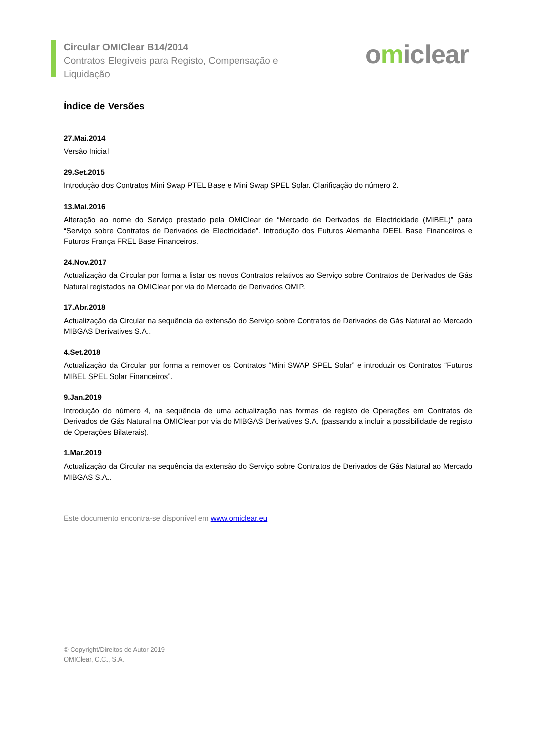Circular OMIClear B14/2014
Contratos Elegíveis para Registo, Compensação e Liquidação
omiclear
Índice de Versões
27.Mai.2014
Versão Inicial
29.Set.2015
Introdução dos Contratos Mini Swap PTEL Base e Mini Swap SPEL Solar. Clarificação do número 2.
13.Mai.2016
Alteração ao nome do Serviço prestado pela OMIClear de “Mercado de Derivados de Electricidade (MIBEL)” para “Serviço sobre Contratos de Derivados de Electricidade”. Introdução dos Futuros Alemanha DEEL Base Financeiros e Futuros França FREL Base Financeiros.
24.Nov.2017
Actualização da Circular por forma a listar os novos Contratos relativos ao Serviço sobre Contratos de Derivados de Gás Natural registados na OMIClear por via do Mercado de Derivados OMIP.
17.Abr.2018
Actualização da Circular na sequência da extensão do Serviço sobre Contratos de Derivados de Gás Natural ao Mercado MIBGAS Derivatives S.A..
4.Set.2018
Actualização da Circular por forma a remover os Contratos “Mini SWAP SPEL Solar” e introduzir os Contratos “Futuros MIBEL SPEL Solar Financeiros”.
9.Jan.2019
Introdução do número 4, na sequência de uma actualização nas formas de registo de Operações em Contratos de Derivados de Gás Natural na OMIClear por via do MIBGAS Derivatives S.A. (passando a incluir a possibilidade de registo de Operações Bilaterais).
1.Mar.2019
Actualização da Circular na sequência da extensão do Serviço sobre Contratos de Derivados de Gás Natural ao Mercado MIBGAS S.A..
Este documento encontra-se disponível em www.omiclear.eu
© Copyright/Direitos de Autor 2019
OMIClear, C.C., S.A.